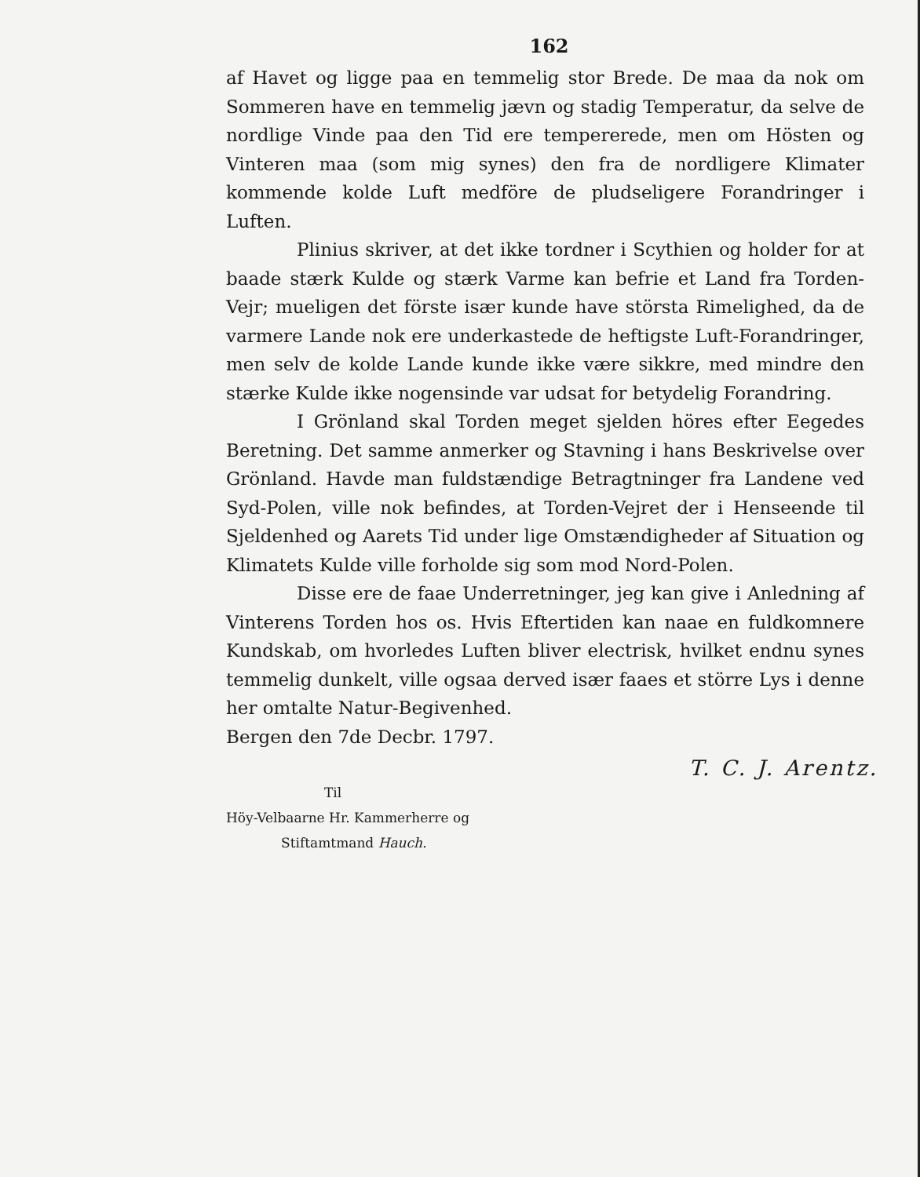162
af Havet og ligge paa en temmelig stor Brede. De maa da nok om Sommeren have en temmelig jævn og stadig Temperatur, da selve de nordlige Vinde paa den Tid ere tempererede, men om Hösten og Vinteren maa (som mig synes) den fra de nordligere Klimater kommende kolde Luft medföre de pludseligere Forandringer i Luften.
Plinius skriver, at det ikke tordner i Scythien og holder for at baade stærk Kulde og stærk Varme kan befrie et Land fra Torden-Vejr; mueligen det förste især kunde have största Rimelighed, da de varmere Lande nok ere underkastede de heftigste Luft-Forandringer, men selv de kolde Lande kunde ikke være sikkre, med mindre den stærke Kulde ikke nogensinde var udsat for betydelig Forandring.
I Grönland skal Torden meget sjelden höres efter Eegedes Beretning. Det samme anmerker og Stavning i hans Beskrivelse over Grönland. Havde man fuldstændige Betragtninger fra Landene ved Syd-Polen, ville nok befindes, at Torden-Vejret der i Henseende til Sjeldenhed og Aarets Tid under lige Omstændigheder af Situation og Klimatets Kulde ville forholde sig som mod Nord-Polen.
Disse ere de faae Underretninger, jeg kan give i Anledning af Vinterens Torden hos os. Hvis Eftertiden kan naae en fuldkomnere Kundskab, om hvorledes Luften bliver electrisk, hvilket endnu synes temmelig dunkelt, ville ogsaa derved især faaes et större Lys i denne her omtalte Natur-Begivenhed.
Bergen den 7de Decbr. 1797.
T. C. J. Arentz.
Til
Höy-Velbaarne Hr. Kammerherre og
Stiftamtmand Hauch.